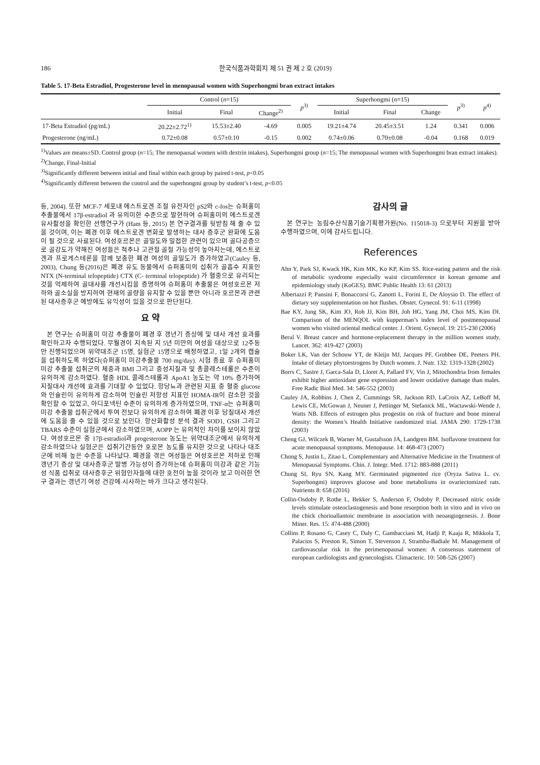186 한국식품과학회지 제 51 권 제 2 호 (2019)
Table 5. 17-Beta Estradiol, Progesterone level in menopausal women with Superhongmi bran extract intakes
| | Control ( n =15) | | | p<sup>3)</sup> | Superhongmi ( n =15) | | | p<sup>3)</sup> | p<sup>4)</sup> |
| --- | --- | --- | --- | --- | --- | --- | --- | --- | --- |
| | Initial | Final | Change<sup>2)</sup> | | Initial | Final | Change | | |
| 17-Beta Estradiol (pg/mL) | 20.22±2.72<sup>1)</sup> | 15.53±2.40 | -4.69 | 0.005 | 19.21±4.74 | 20.45±3.51 | 1.24 | 0.341 | 0.006 |
| Progesterone (ng/mL) | 0.72±0.08 | 0.57±0.10 | -0.15 | 0.002 | 0.74±0.06 | 0.70±0.08 | -0.04 | 0.168 | 0.019 |
<sup>1)</sup> Values are means±SD. Control group (n=15; The menopausal women with dextrin intakes), Superhongmi group (n=15; The menopausal women with Superhongmi bran extract intakes).
<sup>2)</sup> Change, Final-Initial
<sup>3)</sup> Significantly different between initial and final within each group by paired t-test, p<0.05
<sup>4)</sup> Significantly different between the control and the superhongmi group by student’s t-test, p<0.05
등, 2004). 또한 MCF-7 세포내 에스트로겐 조절 유전자인 pS2와 c-fos는 슈퍼홍미 추출물에서 17β-estradiol 과 유의미한 수준으로 발현하여 슈퍼홍미의 에스트로겐 유사활성을 확인한 선행연구가 (Ham 등, 2015) 본 연구결과를 뒷받침 해 줄 수 있을 것이며, 이는 폐경 이후 에스트로겐 변화로 발생하는 대사 증후군 완화에 도움이 될 것으로 사료된다. 여성호르몬은 골밀도와 밀접한 관련이 있으며 골다공증으로 골강도가 약해진 여성들은 척추나 고관절 골절 가능성이 높아지는데, 에스트로겐과 프로게스테론을 함께 보충한 폐경 여성의 골밀도가 증가하였고(Cauley 등, 2003), Chung 등(2016)은 폐경 유도 동물에서 슈퍼홍미의 섭취가 골흡수 지표인 NTX (N-terminal telopeptide) CTX (C- terminal telopeptide) 가 혈중으로 유리되는 것을 억제하여 골대사를 개선시킴을 증명하여 슈퍼홍미 추출물은 여성호르몬 저하와 골소실을 방지하여 현재의 골량을 유지할 수 있을 뿐만 아니라 호르몬과 관련된 대사증후군 예방에도 유익성이 있을 것으로 판단된다.
요 약
본 연구는 슈퍼홍미 미강 추출물이 폐경 후 갱년기 증상에 및 대사 개선 효과를 확인하고자 수행되었다. 무월경이 지속된 지 5년 미만의 여성을 대상으로 12주동안 진행되었으며 위약대조군 15명, 실험군 15명으로 배정하였고, 1일 2개의 캡슐을 섭취하도록 하였다(슈퍼홍미 미강추출물 700 mg/day). 시험 종료 후 슈퍼홍미 미강 추출물 섭취군의 체중과 BMI 그리고 중성지질과 및 총콜레스테롤은 수준이 유의하게 감소하였다. 혈중 HDL 콜레스테롤과 ApoA1 농도는 약 10% 증가하여 지질대사 개선에 효과를 기대할 수 있었다. 항당뇨과 관련된 지표 중 혈중 glucose와 인슐린이 유의하게 감소하여 인슐린 저항성 지표인 HOMA-IR이 감소한 것을 확인할 수 있었고, 아디포넥틴 수준이 유의하게 증가하였으며, TNF-α는 슈퍼홍미 미강 추출물 섭취군에서 투여 전보다 유의하게 감소하여 폐경 이후 당질대사 개선에 도움을 줄 수 있을 것으로 보인다. 항산화활성 분석 결과 SOD1, GSH 그리고 TBARS 수준이 실험군에서 감소하였으며, AOPP 는 유의적인 차이를 보이지 않았다. 여성호르몬 중 17β-estradiol과 progesterone 농도는 위약대조군에서 유의하게 감소하였으나 실험군은 섭취기간동안 호로몬 농도를 유지한 것으로 나타나 대조군에 비해 높은 수준을 나타났다. 폐경을 겪은 여성들은 여성호르몬 저하로 인해 갱년기 증상 및 대사증후군 발병 가능성이 증가하는데 슈퍼홍미 미강과 같은 기능성 식품 섭취로 대사증후군 위험인자들에 대한 호전이 높을 것이라 보고 이러한 연구 결과는 갱년기 여성 건강에 시사하는 바가 크다고 생각된다.
감사의 글
본 연구는 농림수산식품기술기획평가원(No. 115018-3) 으로부터 지원을 받아 수행하였으며, 이에 감사드립니다.
References
Ahn Y, Park SJ, Kwack HK, Kim MK, Ko KP, Kim SS. Rice-eating pattern and the risk of metabolic syndrome especially waist circumference in korean genome and epidemiology study (KoGES). BMC Public Health 13: 61 (2013)
Albertazzi P, Pansini F, Bonaccorsi G, Zanotti L, Forini E, De Aloysio D. The effect of dietary soy supplementation on hot flushes. Obstet. Gynecol. 91: 6-11 (1998)
Bae KY, Jung SK, Kim JO, Roh JJ, Kim BH, Joh HG, Yang JM, Choi MS, Kim DI. Comparison of the MENQOL with kupperman’s index level of postmenopausal women who visited oriental medical center. J. Orient. Gynecol. 19: 215-230 (2006)
Beral V. Breast cancer and hormone-replacement therapy in the million women study. Lancet. 362: 419-427 (2003)
Boker LK, Van der Schouw YT, de Kleijn MJ, Jacques PF, Grobbee DE, Peeters PH. Intake of dietary phytoestrogens by Dutch women. J. Nutr. 132: 1319-1328 (2002)
Borrs C, Sastre J, Garca-Sala D, Lloret A, Pallard FV, Vin J, Mitochondria from females exhibit higher antioxidant gene expression and lower oxidative damage than males. Free Radic Biol Med. 34: 546-552 (2003)
Cauley JA, Robbins J, Chen Z, Cummings SR, Jackson RD, LaCroix AZ, LeBoff M, Lewis CE, McGowan J, Neuner J, Pettinger M, Stefanick ML, Wactawski-Wende J, Watts NB. Effects of estrogen plus progestin on risk of fracture and bone mineral density: the Women’s Health Initiative randomized trial. JAMA 290: 1729-1738 (2003)
Cheng GJ, Wilczek B, Warner M, Gustafsson JA, Landgren BM. Isoflavone treatment for acute menopausal symptoms. Menopause. 14: 468-473 (2007)
Chong S, Justin L, Zitao L. Complementary and Alternative Medicine in the Treatment of Menopausal Symptoms. Chin. J. Integr. Med. 1712: 883-888 (2011)
Chung SI, Ryu SN, Kang MY. Germinated pigmented rice (Oryza Sativa L. cv. Superhongmi) improves glucose and bone metabolisms in ovariectomized rats. Nutrients 8: 658 (2016)
Collin-Osdoby P, Rothe L, Bekker S, Anderson F, Osdoby P. Decreased nitric oxide levels stimulate osteoclastogenesis and bone resorption both in vitro and in vivo on the chick chorioallantoic membrane in association with neoangiogenesis. J. Bone Miner. Res. 15: 474-488 (2000)
Collins P, Rosano G, Casey C, Daly C, Gambacciani M, Hadji P, Kaaja R, Mikkola T, Palacios S, Preston R, Simon T, Stevenson J, Stramba-Badiale M. Management of cardiovascular risk in the perimenopausal women: A consensus statement of european cardiologists and gynecologists. Climacteric. 10: 508-526 (2007)